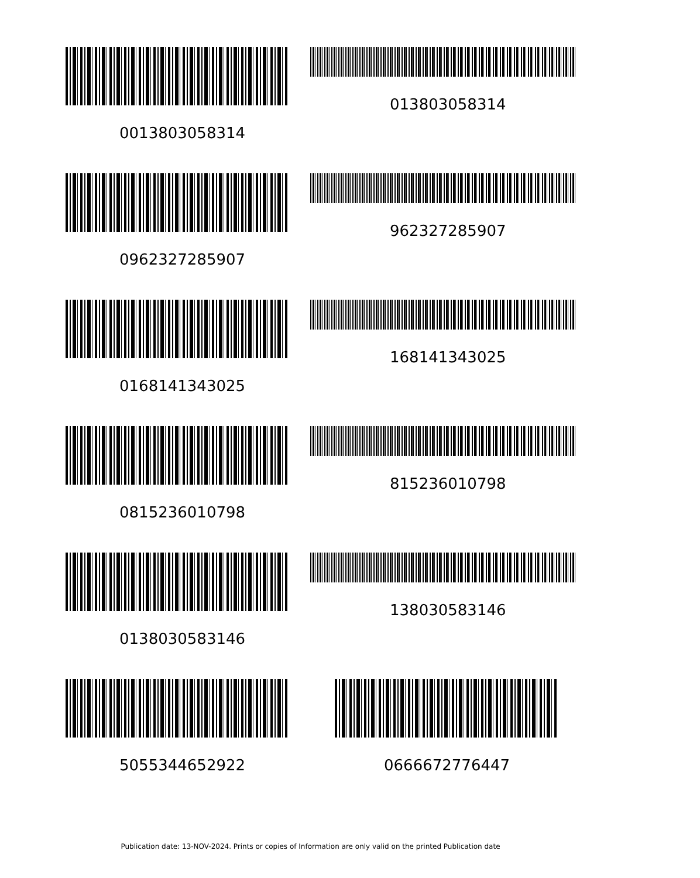0013803058314
013803058314
0962327285907
962327285907
0168141343025
168141343025
0815236010798
815236010798
0138030583146
138030583146
5055344652922
0666672776447
Publication date: 13-NOV-2024. Prints or copies of Information are only valid on the printed Publication date